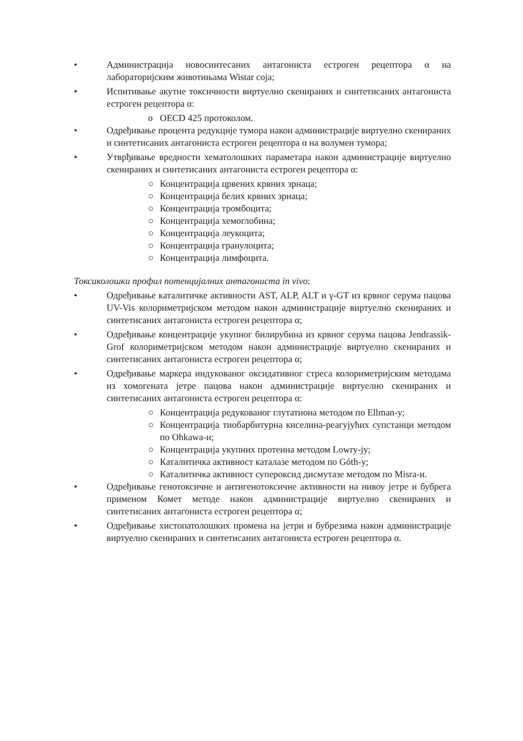• Администрација новосинтесаних антагониста естроген рецептора α на лабораторијским животињама Wistar соја;
• Испитивање акутне токсичности виртуелно скенираних и синтетисаних антагониста естроген рецептора α:
o OECD 425 протоколом.
• Одређивање процента редукције тумора након администрације виртуелно скенираних и синтетисаних антагониста естроген рецептора α на волумен тумора;
• Утврђивање вредности хематолошких параметара након администрације виртуелно скенираних и синтетисаних антагониста естроген рецептора α:
○ Концентрација црвених крвних зрнаца;
○ Концентрација белих крвних зрнаца;
○ Концентрација тромбоцита;
○ Концентрација хемоглобина;
○ Концентрација леукоцита;
○ Концентрација гранулоцита;
○ Концентрација лимфоцита.
Токсиколошки профил потенцијалних антагониста in vivo:
• Одређивање каталитичке активности AST, ALP, ALT и γ-GT из крвног серума пацова UV-Vis колориметријском методом након администрације виртуелно скенираних и синтетисаних антагониста естроген рецептора α;
• Одређивање концентрације укупног билирубина из крвног серума пацова Jendrassik-Grof колориметријском методом након администрације виртуелно скенираних и синтетисаних антагониста естроген рецептора α;
• Одређивање маркера индукованог оксидативног стреса колориметријским методама из хомогената јетре пацова након администрације виртуелно скенираних и синтетисаних антагониста естроген рецептора α:
○ Концентрација редукованог глутатиона методом по Ellman-у;
○ Концентрација тиобарбитурна киселина-реагујућих супстанци методом по Ohkawa-и;
○ Концентрација укупних протеина методом Lowry-jу;
○ Каталитичка активност каталазе методом по Góth-у;
○ Каталитичка активност супероксид дисмутазе методом по Misra-и.
• Одређивање генотоксичне и антигенотоксичне активности на нивоу јетре и бубрега применом Комет методе након администрације виртуелно скенираних и синтетисаних антагониста естроген рецептора α;
• Одређивање хистопатолошких промена на јетри и бубрезима након администрације виртуелно скенираних и синтетисаних антагониста естроген рецептора α.